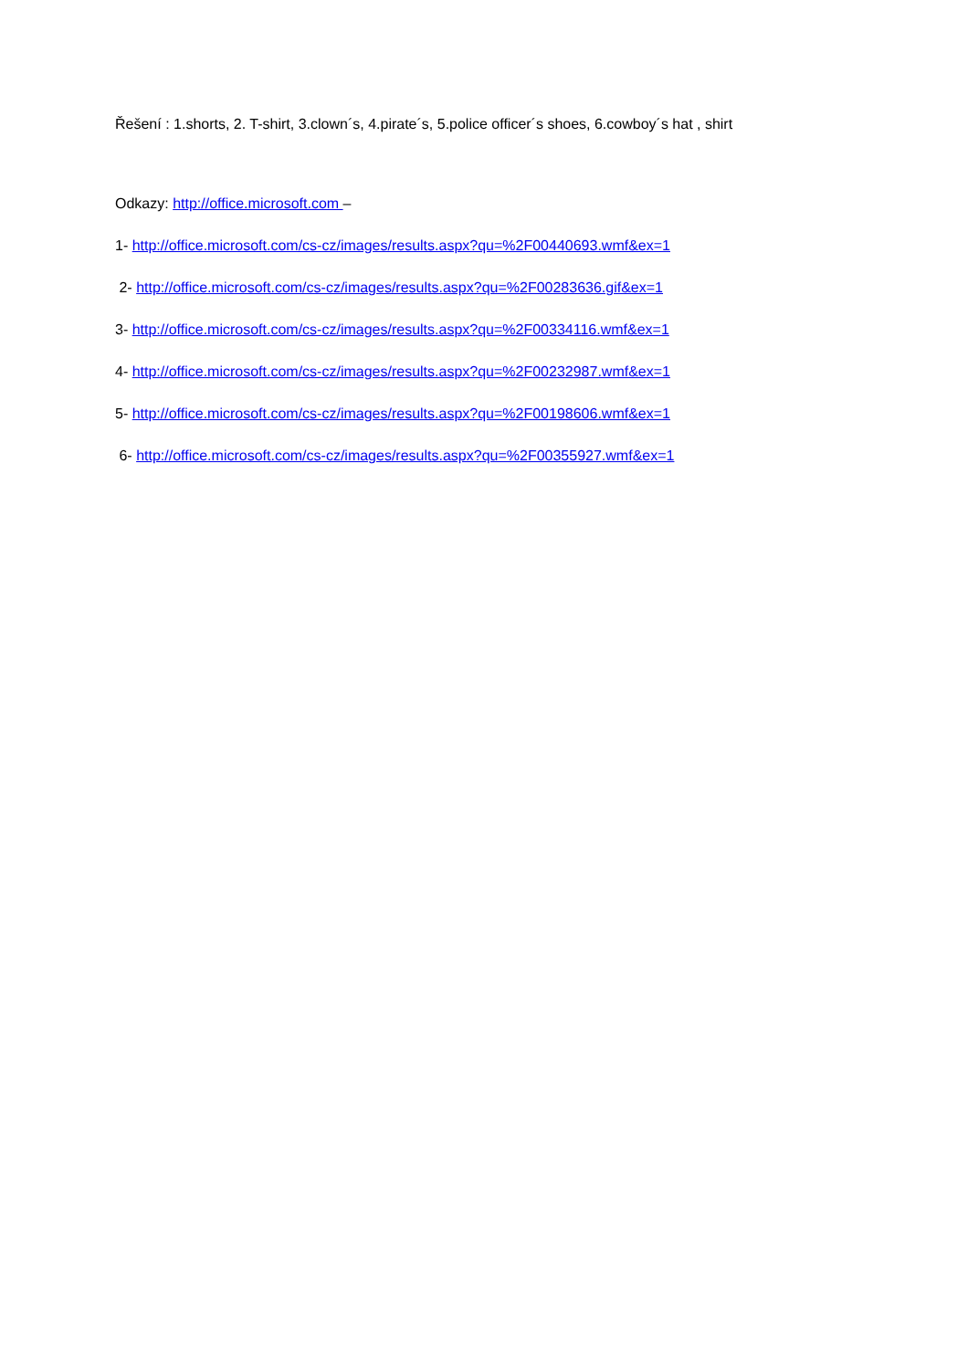Řešení : 1.shorts, 2. T-shirt, 3.clown´s, 4.pirate´s, 5.police officer´s shoes, 6.cowboy´s hat , shirt
Odkazy: http://office.microsoft.com –
1- http://office.microsoft.com/cs-cz/images/results.aspx?qu=%2F00440693.wmf&ex=1
2- http://office.microsoft.com/cs-cz/images/results.aspx?qu=%2F00283636.gif&ex=1
3- http://office.microsoft.com/cs-cz/images/results.aspx?qu=%2F00334116.wmf&ex=1
4- http://office.microsoft.com/cs-cz/images/results.aspx?qu=%2F00232987.wmf&ex=1
5- http://office.microsoft.com/cs-cz/images/results.aspx?qu=%2F00198606.wmf&ex=1
6- http://office.microsoft.com/cs-cz/images/results.aspx?qu=%2F00355927.wmf&ex=1